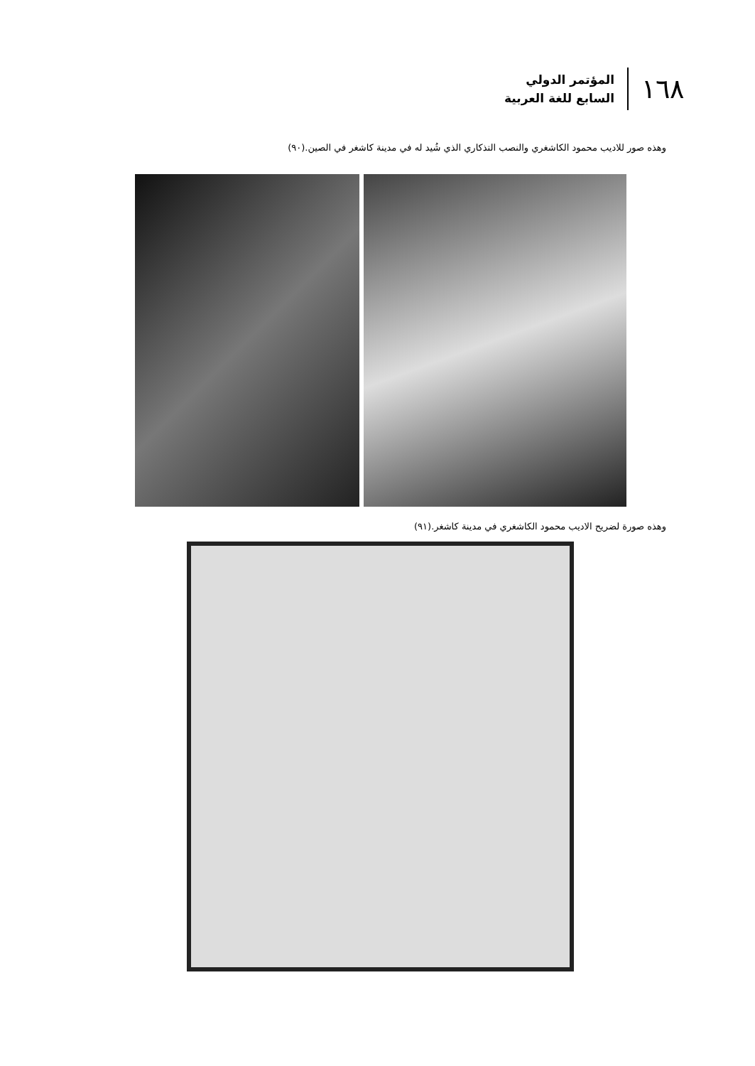١٦٨
المؤتمر الدولي
السابع للغة العربية
وهذه صور للاديب محمود الكاشغري والنصب التذكاري الذي شُيد له في مدينة كاشغر في الصين.(٩٠)
وهذه صورة لضريح الاديب محمود الكاشغري في مدينة كاشغر.(٩١)